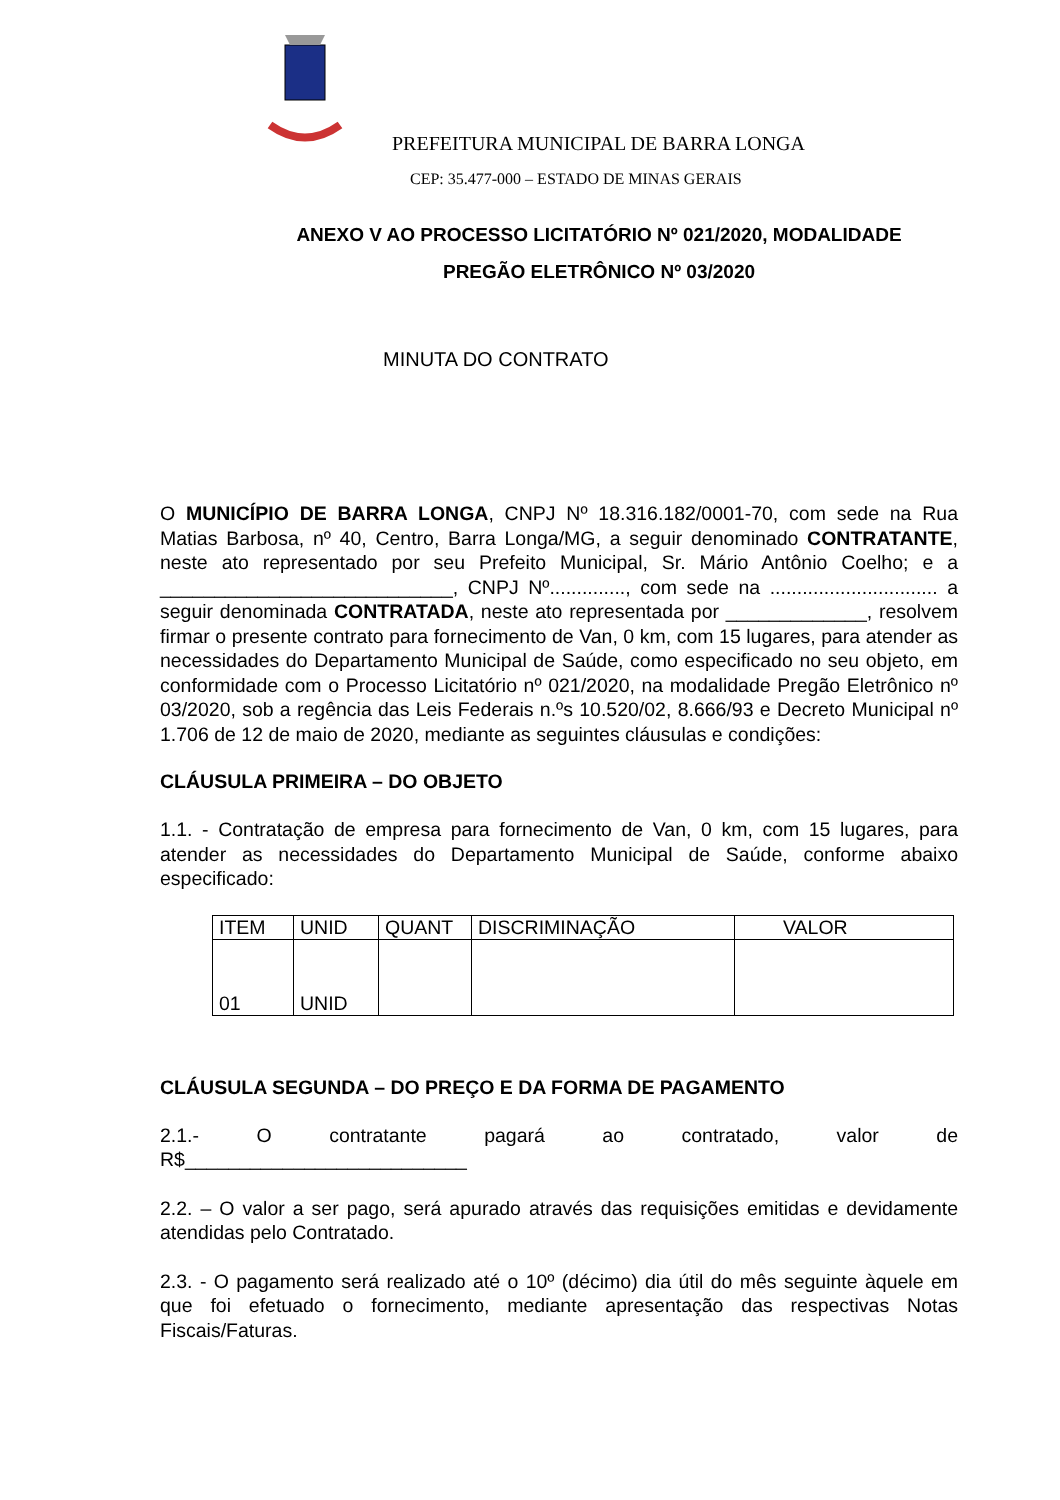PREFEITURA MUNICIPAL DE BARRA LONGA
CEP: 35.477-000 – ESTADO DE MINAS GERAIS
ANEXO V AO PROCESSO LICITATÓRIO Nº 021/2020, MODALIDADE
PREGÃO ELETRÔNICO Nº 03/2020
MINUTA DO CONTRATO
O MUNICÍPIO DE BARRA LONGA, CNPJ Nº 18.316.182/0001-70, com sede na Rua Matias Barbosa, nº 40, Centro, Barra Longa/MG, a seguir denominado CONTRATANTE, neste ato representado por seu Prefeito Municipal, Sr. Mário Antônio Coelho; e a ___________________________, CNPJ Nº.............., com sede na ............................... a seguir denominada CONTRATADA, neste ato representada por _____________, resolvem firmar o presente contrato para fornecimento de Van, 0 km, com 15 lugares, para atender as necessidades do Departamento Municipal de Saúde, como especificado no seu objeto, em conformidade com o Processo Licitatório nº 021/2020, na modalidade Pregão Eletrônico nº 03/2020, sob a regência das Leis Federais n.ºs 10.520/02, 8.666/93 e Decreto Municipal nº 1.706 de 12 de maio de 2020, mediante as seguintes cláusulas e condições:
CLÁUSULA PRIMEIRA – DO OBJETO
1.1. - Contratação de empresa para fornecimento de Van, 0 km, com 15 lugares, para atender as necessidades do Departamento Municipal de Saúde, conforme abaixo especificado:
| ITEM | UNID | QUANT | DISCRIMINAÇÃO | VALOR |
| --- | --- | --- | --- | --- |
| 01 | UNID | | | |
CLÁUSULA SEGUNDA – DO PREÇO E DA FORMA DE PAGAMENTO
2.1.- O contratante pagará ao contratado, valor de
R$__________________________
2.2. – O valor a ser pago, será apurado através das requisições emitidas e devidamente atendidas pelo Contratado.
2.3. - O pagamento será realizado até o 10º (décimo) dia útil do mês seguinte àquele em que foi efetuado o fornecimento, mediante apresentação das respectivas Notas Fiscais/Faturas.